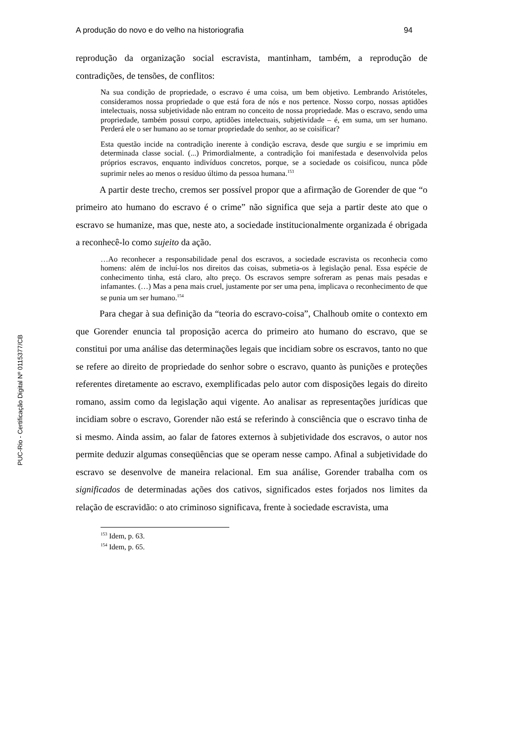PUC-Rio - Certificação Digital Nº 0115377/CB
A produção do novo e do velho na historiografia 94
reprodução da organização social escravista, mantinham, também, a reprodução de contradições, de tensões, de conflitos:
Na sua condição de propriedade, o escravo é uma coisa, um bem objetivo. Lembrando Aristóteles, consideramos nossa propriedade o que está fora de nós e nos pertence. Nosso corpo, nossas aptidões intelectuais, nossa subjetividade não entram no conceito de nossa propriedade. Mas o escravo, sendo uma propriedade, também possui corpo, aptidões intelectuais, subjetividade – é, em suma, um ser humano. Perderá ele o ser humano ao se tornar propriedade do senhor, ao se coisificar?
Esta questão incide na contradição inerente à condição escrava, desde que surgiu e se imprimiu em determinada classe social. (...) Primordialmente, a contradição foi manifestada e desenvolvida pelos próprios escravos, enquanto indivíduos concretos, porque, se a sociedade os coisificou, nunca pôde suprimir neles ao menos o resíduo último da pessoa humana.<sup>153</sup>
A partir deste trecho, cremos ser possível propor que a afirmação de Gorender de que “o primeiro ato humano do escravo é o crime” não significa que seja a partir deste ato que o escravo se humanize, mas que, neste ato, a sociedade institucionalmente organizada é obrigada a reconhecê-lo como sujeito da ação.
…Ao reconhecer a responsabilidade penal dos escravos, a sociedade escravista os reconhecia como homens: além de incluí-los nos direitos das coisas, submetia-os à legislação penal. Essa espécie de conhecimento tinha, está claro, alto preço. Os escravos sempre sofreram as penas mais pesadas e infamantes. (…) Mas a pena mais cruel, justamente por ser uma pena, implicava o reconhecimento de que se punia um ser humano.<sup>154</sup>
Para chegar à sua definição da “teoria do escravo-coisa”, Chalhoub omite o contexto em que Gorender enuncia tal proposição acerca do primeiro ato humano do escravo, que se constitui por uma análise das determinações legais que incidiam sobre os escravos, tanto no que se refere ao direito de propriedade do senhor sobre o escravo, quanto às punições e proteções referentes diretamente ao escravo, exemplificadas pelo autor com disposições legais do direito romano, assim como da legislação aqui vigente. Ao analisar as representações jurídicas que incidiam sobre o escravo, Gorender não está se referindo à consciência que o escravo tinha de si mesmo. Ainda assim, ao falar de fatores externos à subjetividade dos escravos, o autor nos permite deduzir algumas conseqüências que se operam nesse campo. Afinal a subjetividade do escravo se desenvolve de maneira relacional. Em sua análise, Gorender trabalha com os significados de determinadas ações dos cativos, significados estes forjados nos limites da relação de escravidão: o ato criminoso significava, frente à sociedade escravista, uma
<sup>153</sup> Idem, p. 63.
<sup>154</sup> Idem, p. 65.